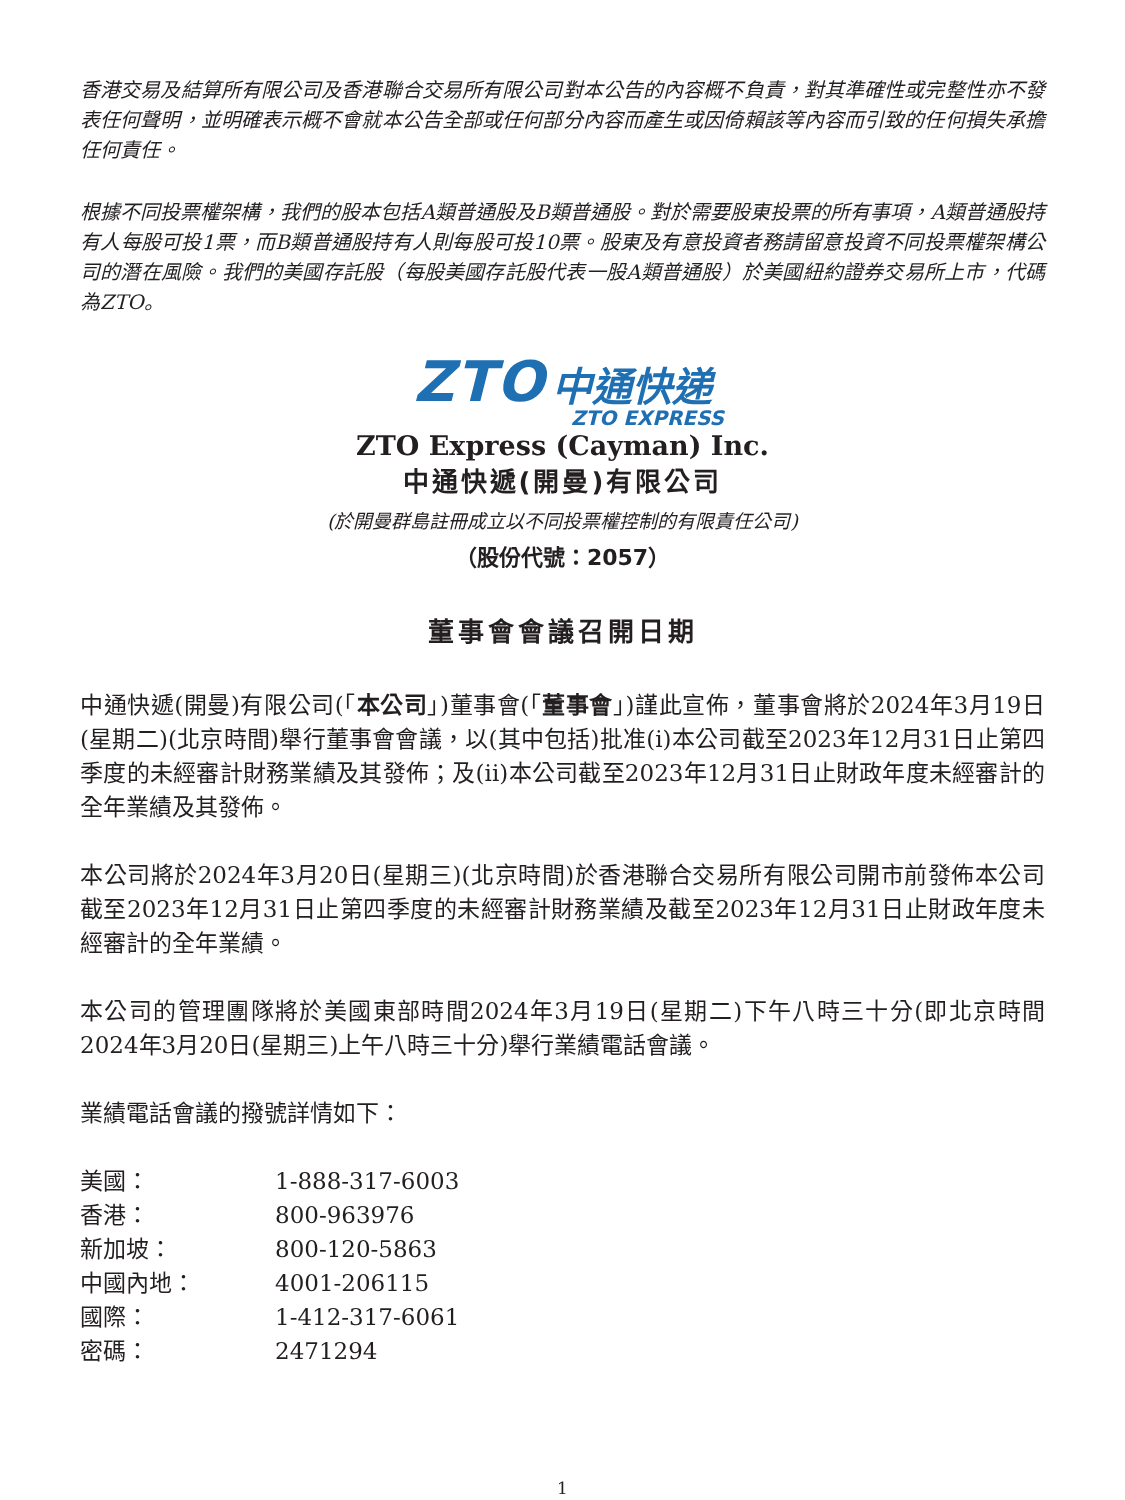香港交易及結算所有限公司及香港聯合交易所有限公司對本公告的內容概不負責，對其準確性或完整性亦不發表任何聲明，並明確表示概不會就本公告全部或任何部分內容而產生或因倚賴該等內容而引致的任何損失承擔任何責任。
根據不同投票權架構，我們的股本包括A類普通股及B類普通股。對於需要股東投票的所有事項，A類普通股持有人每股可投1票，而B類普通股持有人則每股可投10票。股東及有意投資者務請留意投資不同投票權架構公司的潛在風險。我們的美國存託股（每股美國存託股代表一股A類普通股）於美國紐約證券交易所上市，代碼為ZTO。
ZTO 中通快递
ZTO EXPRESS
ZTO Express (Cayman) Inc.
中通快遞(開曼)有限公司
(於開曼群島註冊成立以不同投票權控制的有限責任公司)
（股份代號：2057）
董事會會議召開日期
中通快遞(開曼)有限公司(「本公司」)董事會(「董事會」)謹此宣佈，董事會將於2024年3月19日(星期二)(北京時間)舉行董事會會議，以(其中包括)批准(i)本公司截至2023年12月31日止第四季度的未經審計財務業績及其發佈；及(ii)本公司截至2023年12月31日止財政年度未經審計的全年業績及其發佈。
本公司將於2024年3月20日(星期三)(北京時間)於香港聯合交易所有限公司開市前發佈本公司截至2023年12月31日止第四季度的未經審計財務業績及截至2023年12月31日止財政年度未經審計的全年業績。
本公司的管理團隊將於美國東部時間2024年3月19日(星期二)下午八時三十分(即北京時間2024年3月20日(星期三)上午八時三十分)舉行業績電話會議。
業績電話會議的撥號詳情如下：
| 美國： | 1-888-317-6003 |
| 香港： | 800-963976 |
| 新加坡： | 800-120-5863 |
| 中國內地： | 4001-206115 |
| 國際： | 1-412-317-6061 |
| 密碼： | 2471294 |
1